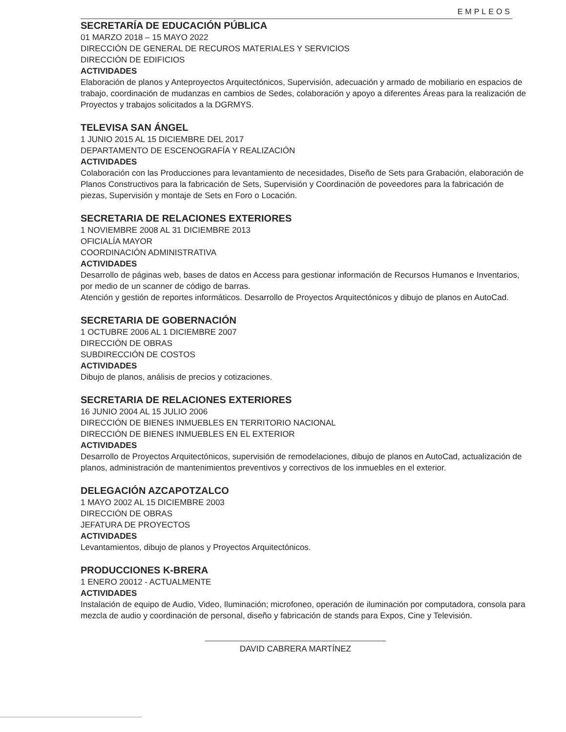EMPLEOS
SECRETARÍA DE EDUCACIÓN PÚBLICA
01 MARZO 2018 – 15 MAYO 2022
DIRECCIÓN DE GENERAL DE RECUROS MATERIALES Y SERVICIOS
DIRECCIÓN DE EDIFICIOS
ACTIVIDADES
Elaboración de planos y Anteproyectos Arquitectónicos, Supervisión, adecuación y armado de mobiliario en espacios de trabajo, coordinación de mudanzas en cambios de Sedes, colaboración y apoyo a diferentes Áreas para la realización de Proyectos y trabajos solicitados a la DGRMYS.
TELEVISA SAN ÁNGEL
1 JUNIO 2015 AL 15 DICIEMBRE DEL 2017
DEPARTAMENTO DE ESCENOGRAFÍA Y REALIZACIÓN
ACTIVIDADES
Colaboración con las Producciones para levantamiento de necesidades, Diseño de Sets para Grabación, elaboración de Planos Constructivos para la fabricación de Sets, Supervisión y Coordinación de poveedores para la fabricación de piezas, Supervisión y montaje de Sets en Foro o Locación.
SECRETARIA DE RELACIONES EXTERIORES
1 NOVIEMBRE 2008 AL 31 DICIEMBRE 2013
OFICIALÍA MAYOR
COORDINACIÓN ADMINISTRATIVA
ACTIVIDADES
Desarrollo de páginas web, bases de datos en Access para gestionar información de Recursos Humanos e Inventarios, por medio de un scanner de código de barras.
Atención y gestión de reportes informáticos. Desarrollo de Proyectos Arquitectónicos y dibujo de planos en AutoCad.
SECRETARIA DE GOBERNACIÓN
1 OCTUBRE 2006 AL 1 DICIEMBRE 2007
DIRECCIÓN DE OBRAS
SUBDIRECCIÓN DE COSTOS
ACTIVIDADES
Dibujo de planos, análisis de precios y cotizaciones.
SECRETARIA DE RELACIONES EXTERIORES
16 JUNIO 2004 AL 15 JULIO 2006
DIRECCIÓN DE BIENES INMUEBLES EN TERRITORIO NACIONAL
DIRECCIÓN DE BIENES INMUEBLES EN EL EXTERIOR
ACTIVIDADES
Desarrollo de Proyectos Arquitectónicos, supervisión de remodelaciones, dibujo de planos en AutoCad, actualización de planos, administración de mantenimientos preventivos y correctivos de los inmuebles en el exterior.
DELEGACIÓN AZCAPOTZALCO
1 MAYO 2002 AL 15 DICIEMBRE 2003
DIRECCIÓN DE OBRAS
JEFATURA DE PROYECTOS
ACTIVIDADES
Levantamientos, dibujo de planos y Proyectos Arquitectónicos.
PRODUCCIONES K-BRERA
1 ENERO 20012 - ACTUALMENTE
ACTIVIDADES
Instalación de equipo de Audio, Video, Iluminación; microfoneo, operación de iluminación por computadora, consola para mezcla de audio y coordinación de personal, diseño y fabricación de stands para Expos, Cine y Televisión.
DAVID CABRERA MARTÍNEZ